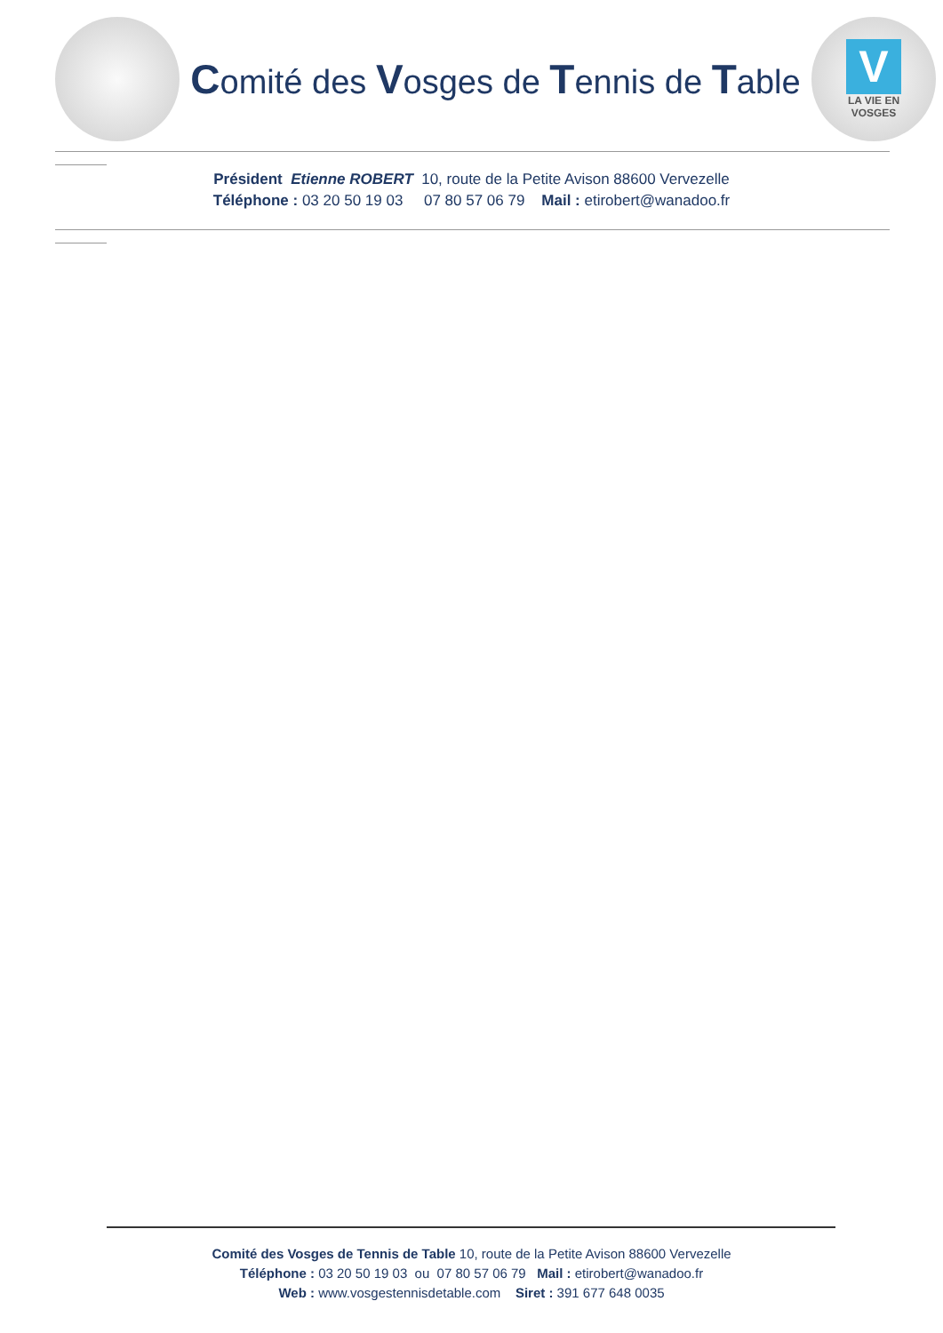Comité des Vosges de Tennis de Table
V
LA VIE EN
VOSGES
Président Etienne ROBERT 10, route de la Petite Avison 88600 Vervezelle
Téléphone : 03 20 50 19 03 07 80 57 06 79 Mail : etirobert@wanadoo.fr
Comité des Vosges de Tennis de Table 10, route de la Petite Avison 88600 Vervezelle
Téléphone : 03 20 50 19 03 ou 07 80 57 06 79 Mail : etirobert@wanadoo.fr
Web : www.vosgestennisdetable.com Siret : 391 677 648 0035